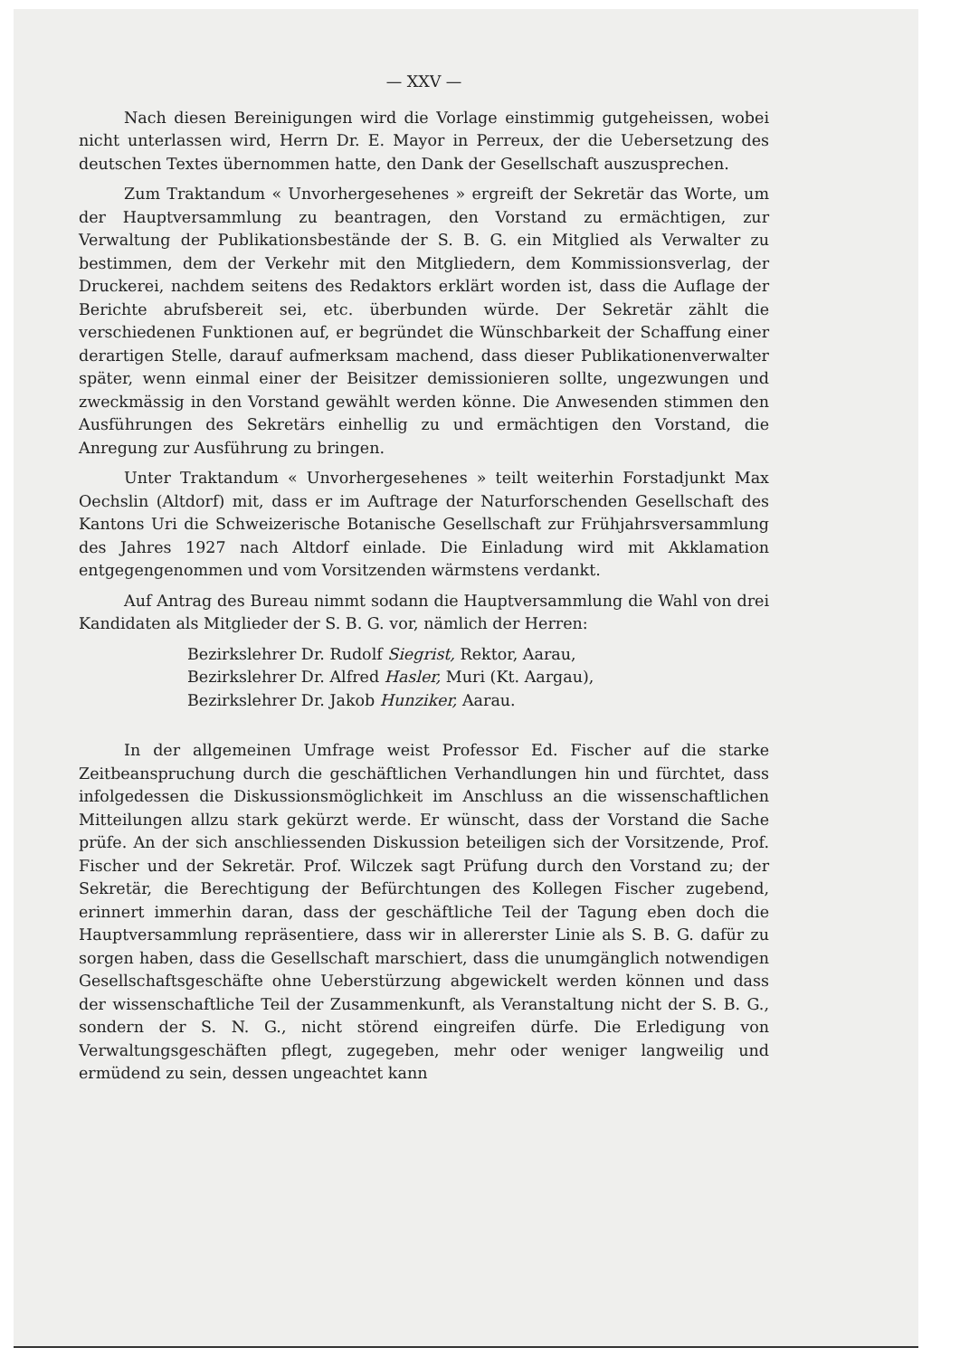— XXV —
Nach diesen Bereinigungen wird die Vorlage einstimmig gutgeheissen, wobei nicht unterlassen wird, Herrn Dr. E. Mayor in Perreux, der die Uebersetzung des deutschen Textes übernommen hatte, den Dank der Gesellschaft auszusprechen.
Zum Traktandum « Unvorhergesehenes » ergreift der Sekretär das Worte, um der Hauptversammlung zu beantragen, den Vorstand zu ermächtigen, zur Verwaltung der Publikationsbestände der S. B. G. ein Mitglied als Verwalter zu bestimmen, dem der Verkehr mit den Mitgliedern, dem Kommissionsverlag, der Druckerei, nachdem seitens des Redaktors erklärt worden ist, dass die Auflage der Berichte abrufsbereit sei, etc. überbunden würde. Der Sekretär zählt die verschiedenen Funktionen auf, er begründet die Wünschbarkeit der Schaffung einer derartigen Stelle, darauf aufmerksam machend, dass dieser Publikationenverwalter später, wenn einmal einer der Beisitzer demissionieren sollte, ungezwungen und zweckmässig in den Vorstand gewählt werden könne. Die Anwesenden stimmen den Ausführungen des Sekretärs einhellig zu und ermächtigen den Vorstand, die Anregung zur Ausführung zu bringen.
Unter Traktandum « Unvorhergesehenes » teilt weiterhin Forstadjunkt Max Oechslin (Altdorf) mit, dass er im Auftrage der Naturforschenden Gesellschaft des Kantons Uri die Schweizerische Botanische Gesellschaft zur Frühjahrsversammlung des Jahres 1927 nach Altdorf einlade. Die Einladung wird mit Akklamation entgegengenommen und vom Vorsitzenden wärmstens verdankt.
Auf Antrag des Bureau nimmt sodann die Hauptversammlung die Wahl von drei Kandidaten als Mitglieder der S. B. G. vor, nämlich der Herren:
Bezirkslehrer Dr. Rudolf Siegrist, Rektor, Aarau,
Bezirkslehrer Dr. Alfred Hasler, Muri (Kt. Aargau),
Bezirkslehrer Dr. Jakob Hunziker, Aarau.
In der allgemeinen Umfrage weist Professor Ed. Fischer auf die starke Zeitbeanspruchung durch die geschäftlichen Verhandlungen hin und fürchtet, dass infolgedessen die Diskussionsmöglichkeit im Anschluss an die wissenschaftlichen Mitteilungen allzu stark gekürzt werde. Er wünscht, dass der Vorstand die Sache prüfe. An der sich anschliessenden Diskussion beteiligen sich der Vorsitzende, Prof. Fischer und der Sekretär. Prof. Wilczek sagt Prüfung durch den Vorstand zu; der Sekretär, die Berechtigung der Befürchtungen des Kollegen Fischer zugebend, erinnert immerhin daran, dass der geschäftliche Teil der Tagung eben doch die Hauptversammlung repräsentiere, dass wir in allererster Linie als S. B. G. dafür zu sorgen haben, dass die Gesellschaft marschiert, dass die unumgänglich notwendigen Gesellschaftsgeschäfte ohne Ueberstürzung abgewickelt werden können und dass der wissenschaftliche Teil der Zusammenkunft, als Veranstaltung nicht der S. B. G., sondern der S. N. G., nicht störend eingreifen dürfe. Die Erledigung von Verwaltungsgeschäften pflegt, zugegeben, mehr oder weniger langweilig und ermüdend zu sein, dessen ungeachtet kann